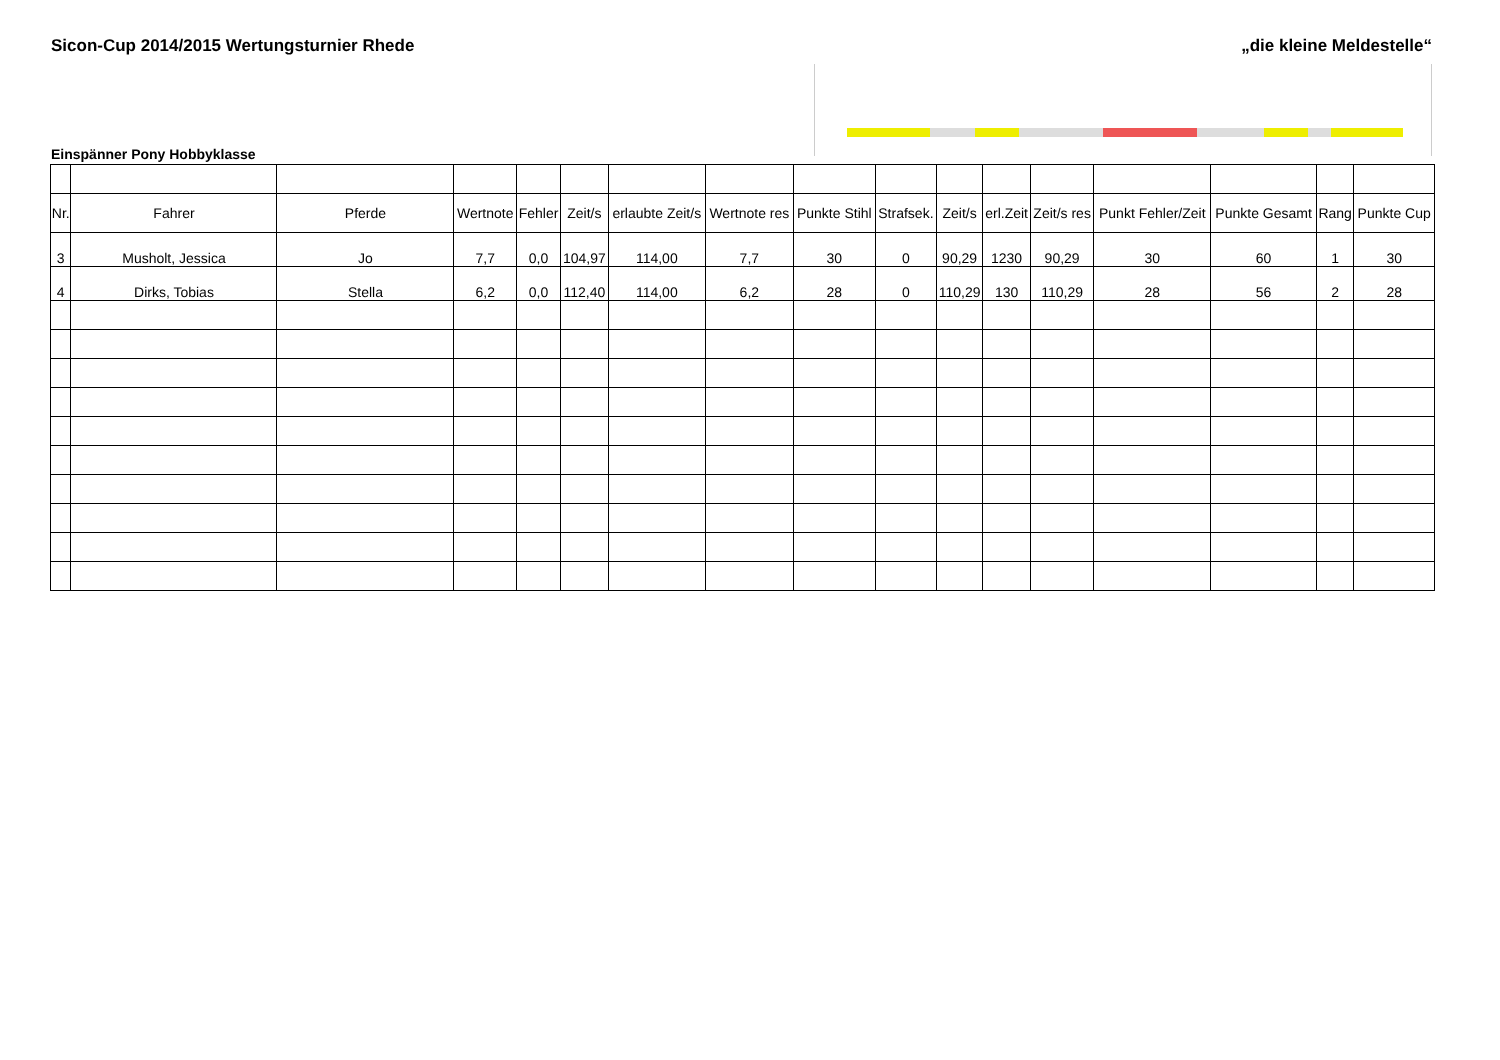Sicon-Cup 2014/2015 Wertungsturnier Rhede
„die kleine Meldestelle“
Einspänner Pony Hobbyklasse
| Nr. | Fahrer | Pferde | Wertnote | Fehler | Zeit/s | erlaubte Zeit/s | Wertnote res | Punkte Stihl | Strafsek. | Zeit/s | erl.Zeit | Zeit/s res | Punkt Fehler/Zeit | Punkte Gesamt | Rang | Punkte Cup |
| --- | --- | --- | --- | --- | --- | --- | --- | --- | --- | --- | --- | --- | --- | --- | --- | --- |
| 3 | Musholt, Jessica | Jo | 7,7 | 0,0 | 104,97 | 114,00 | 7,7 | 30 | 0 | 90,29 | 1230 | 90,29 | 30 | 60 | 1 | 30 |
| 4 | Dirks, Tobias | Stella | 6,2 | 0,0 | 112,40 | 114,00 | 6,2 | 28 | 0 | 110,29 | 130 | 110,29 | 28 | 56 | 2 | 28 |